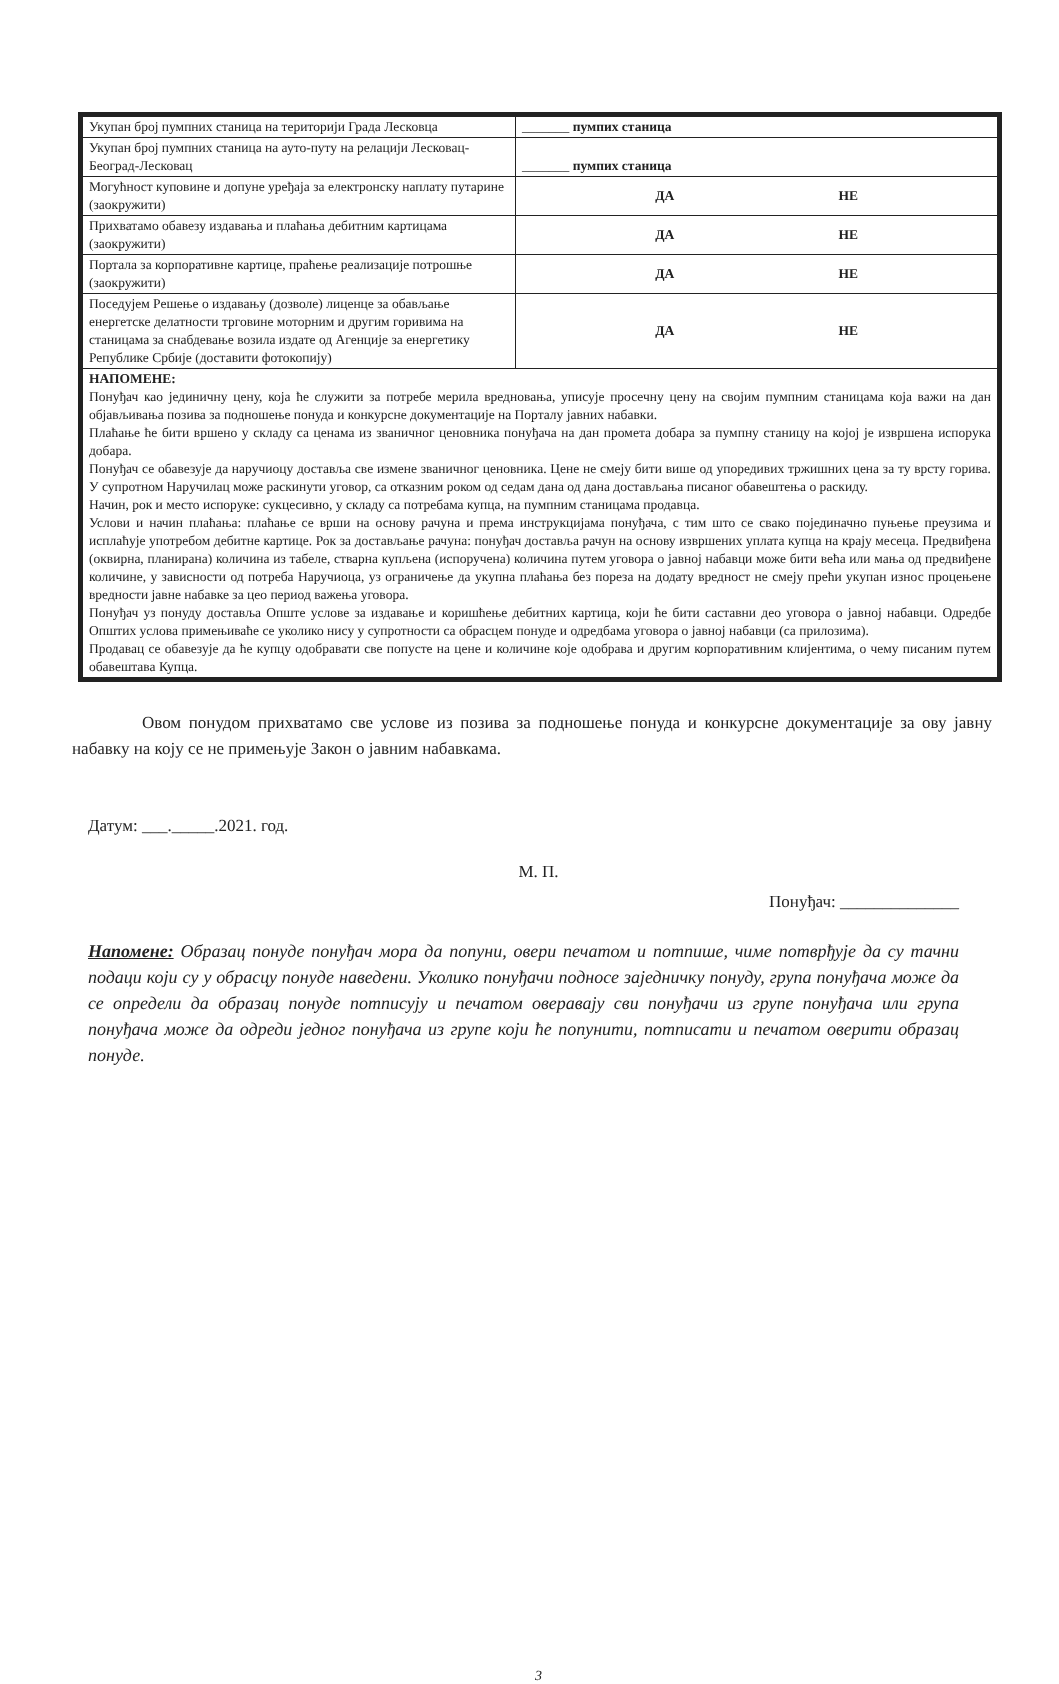| Укупан број пумпних станица на територији Града Лесковца | _______ пумпих станица |
| Укупан број пумпних станица на ауто-путу на релацији Лесковац-Београд-Лесковац | _______ пумпих станица |
| Могућност куповине и допуне уређаја за електронску наплату путарине (заокружити) | ДА НЕ |
| Прихватамо обавезу издавања и плаћања дебитним картицама (заокружити) | ДА НЕ |
| Портала за корпоративне картице, праћење реализације потрошње (заокружити) | ДА НЕ |
| Поседујем Решење о издавању (дозволе) лиценце за обављање енергетске делатности трговине моторним и другим горивима на станицама за снабдевање возила издате од Агенције за енергетику Републике Србије (доставити фотокопију) | ДА НЕ |
| НАПОМЕНЕ: Понуђач као јединичну цену, која ће служити за потребе мерила вредновања, уписује просечну цену на својим пумпним станицама која важи на дан објављивања позива за подношење понуда и конкурсне документације на Порталу јавних набавки. Плаћање ће бити вршено у складу са ценама из званичног ценовника понуђача на дан промета добара за пумпну станицу на којој је извршена испорука добара. Понуђач се обавезује да наручиоцу доставља све измене званичног ценовника. Цене не смеју бити више од упоредивих тржишних цена за ту врсту горива. У супротном Наручилац може раскинути уговор, са отказним роком од седам дана од дана достављања писаног обавештења о раскиду. Начин, рок и место испоруке: сукцесивно, у складу са потребама купца, на пумпним станицама продавца. Услови и начин плаћања: плаћање се врши на основу рачуна и према инструкцијама понуђача, с тим што се свако појединачно пуњење преузима и исплаћује употребом дебитне картице. Рок за достављање рачуна: понуђач доставља рачун на основу извршених уплата купца на крају месеца. Предвиђена (оквирна, планирана) количина из табеле, стварна купљена (испоручена) количина путем уговора о јавној набавци може бити већа или мања од предвиђене количине, у зависности од потреба Наручиоца, уз ограничење да укупна плаћања без пореза на додату вредност не смеју прећи укупан износ процењене вредности јавне набавке за цео период важења уговора. Понуђач уз понуду доставља Опште услове за издавање и коришћење дебитних картица, који ће бити саставни део уговора о јавној набавци. Одредбе Општих услова примењиваће се уколико нису у супротности са обрасцем понуде и одредбама уговора о јавној набавци (са прилозима). Продавац се обавезује да ће купцу одобравати све попусте на цене и количине које одобрава и другим корпоративним клијентима, о чему писаним путем обавештава Купца. | |
Овом понудом прихватамо све услове из позива за подношење понуда и конкурсне документације за ову јавну набавку на коју се не примењује Закон о јавним набавкама.
Датум: ___._____.2021. год.
М. П.
Понуђач: ______________
Напомене: Образац понуде понуђач мора да попуни, овери печатом и потпише, чиме потврђује да су тачни подаци који су у обрасцу понуде наведени. Уколико понуђачи подносе заједничку понуду, група понуђача може да се определи да образац понуде потписују и печатом оверавају сви понуђачи из групе понуђача или група понуђача може да одреди једног понуђача из групе који ће попунити, потписати и печатом оверити образац понуде.
3